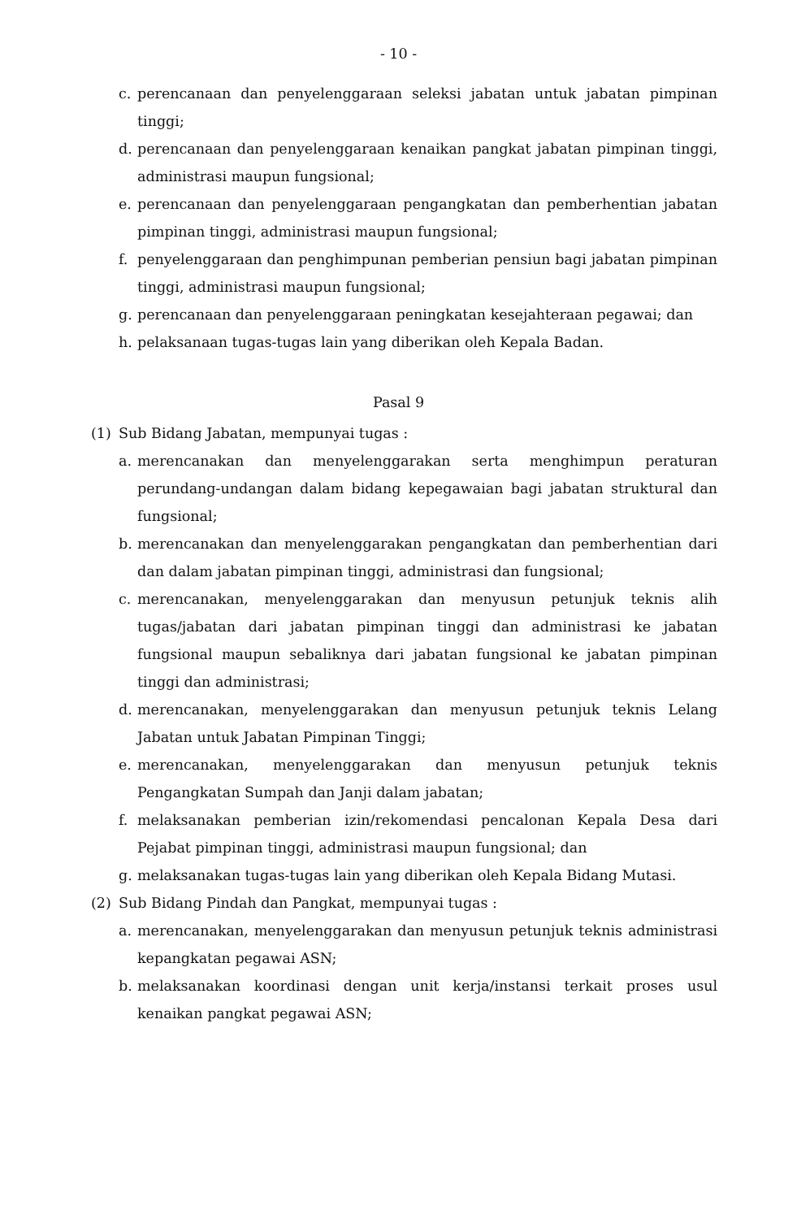- 10 -
c. perencanaan dan penyelenggaraan seleksi jabatan untuk jabatan pimpinan tinggi;
d. perencanaan dan penyelenggaraan kenaikan pangkat jabatan pimpinan tinggi, administrasi maupun fungsional;
e. perencanaan dan penyelenggaraan pengangkatan dan pemberhentian jabatan pimpinan tinggi, administrasi maupun fungsional;
f. penyelenggaraan dan penghimpunan pemberian pensiun bagi jabatan pimpinan tinggi, administrasi maupun fungsional;
g. perencanaan dan penyelenggaraan peningkatan kesejahteraan pegawai; dan
h. pelaksanaan tugas-tugas lain yang diberikan oleh Kepala Badan.
Pasal 9
(1) Sub Bidang Jabatan, mempunyai tugas :
a. merencanakan dan menyelenggarakan serta menghimpun peraturan perundang-undangan dalam bidang kepegawaian bagi jabatan struktural dan fungsional;
b. merencanakan dan menyelenggarakan pengangkatan dan pemberhentian dari dan dalam jabatan pimpinan tinggi, administrasi dan fungsional;
c. merencanakan, menyelenggarakan dan menyusun petunjuk teknis alih tugas/jabatan dari jabatan pimpinan tinggi dan administrasi ke jabatan fungsional maupun sebaliknya dari jabatan fungsional ke jabatan pimpinan tinggi dan administrasi;
d. merencanakan, menyelenggarakan dan menyusun petunjuk teknis Lelang Jabatan untuk Jabatan Pimpinan Tinggi;
e. merencanakan, menyelenggarakan dan menyusun petunjuk teknis Pengangkatan Sumpah dan Janji dalam jabatan;
f. melaksanakan pemberian izin/rekomendasi pencalonan Kepala Desa dari Pejabat pimpinan tinggi, administrasi maupun fungsional; dan
g. melaksanakan tugas-tugas lain yang diberikan oleh Kepala Bidang Mutasi.
(2) Sub Bidang Pindah dan Pangkat, mempunyai tugas :
a. merencanakan, menyelenggarakan dan menyusun petunjuk teknis administrasi kepangkatan pegawai ASN;
b. melaksanakan koordinasi dengan unit kerja/instansi terkait proses usul kenaikan pangkat pegawai ASN;